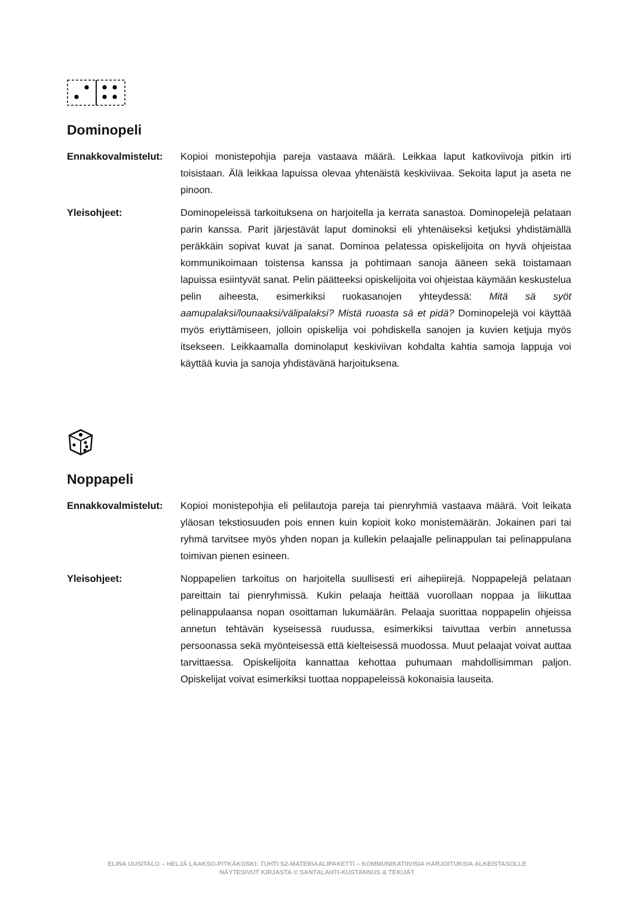Dominopeli
Ennakkovalmistelut: Kopioi monistepohjia pareja vastaava määrä. Leikkaa laput katkoviivoja pitkin irti toisistaan. Älä leikkaa lapuissa olevaa yhtenäistä keskiviivaa. Sekoita laput ja aseta ne pinoon.
Yleisohjeet: Dominopeleissä tarkoituksena on harjoitella ja kerrata sanastoa. Dominopelejä pelataan parin kanssa. Parit järjestävät laput dominoksi eli yhtenäiseksi ketjuksi yhdistämällä peräkkäin sopivat kuvat ja sanat. Dominoa pelatessa opiskelijoita on hyvä ohjeistaa kommunikoimaan toistensa kanssa ja pohtimaan sanoja ääneen sekä toistamaan lapuissa esiintyvät sanat. Pelin päätteeksi opiskelijoita voi ohjeistaa käymään keskustelua pelin aiheesta, esimerkiksi ruokasanojen yhteydessä: Mitä sä syöt aamupalaksi/lounaaksi/välipalaksi? Mistä ruoasta sä et pidä? Dominopelejä voi käyttää myös eriyttämiseen, jolloin opiskelija voi pohdiskella sanojen ja kuvien ketjuja myös itsekseen. Leikkaamalla dominolaput keskiviivan kohdalta kahtia samoja lappuja voi käyttää kuvia ja sanoja yhdistävänä harjoituksena.
Noppapeli
Ennakkovalmistelut: Kopioi monistepohjia eli pelilautoja pareja tai pienryhmiä vastaava määrä. Voit leikata yläosan tekstiosuuden pois ennen kuin kopioit koko monistemäärän. Jokainen pari tai ryhmä tarvitsee myös yhden nopan ja kullekin pelaajalle pelinappulan tai pelinappulana toimivan pienen esineen.
Yleisohjeet: Noppapelien tarkoitus on harjoitella suullisesti eri aihepiirejä. Noppapelejä pelataan pareittain tai pienryhmissä. Kukin pelaaja heittää vuorollaan noppaa ja liikuttaa pelinappulaansa nopan osoittaman lukumäärän. Pelaaja suorittaa noppapelin ohjeissa annetun tehtävän kyseisessä ruudussa, esimerkiksi taivuttaa verbin annetussa persoonassa sekä myönteisessä että kielteisessä muodossa. Muut pelaajat voivat auttaa tarvittaessa. Opiskelijoita kannattaa kehottaa puhumaan mahdollisimman paljon. Opiskelijat voivat esimerkiksi tuottaa noppapeleissä kokonaisia lauseita.
ELINA UUSITALO – HELJÄ LAAKSO-PITKÄKOSKI: TUHTI S2-MATERIAALIPAKETTI – KOMMUNIKATIIVISIA HARJOITUKSIA ALKEISTASOLLE
NÄYTESIVUT KIRJASTA © SANTALAHTI-KUSTANNUS & TEKIJÄT